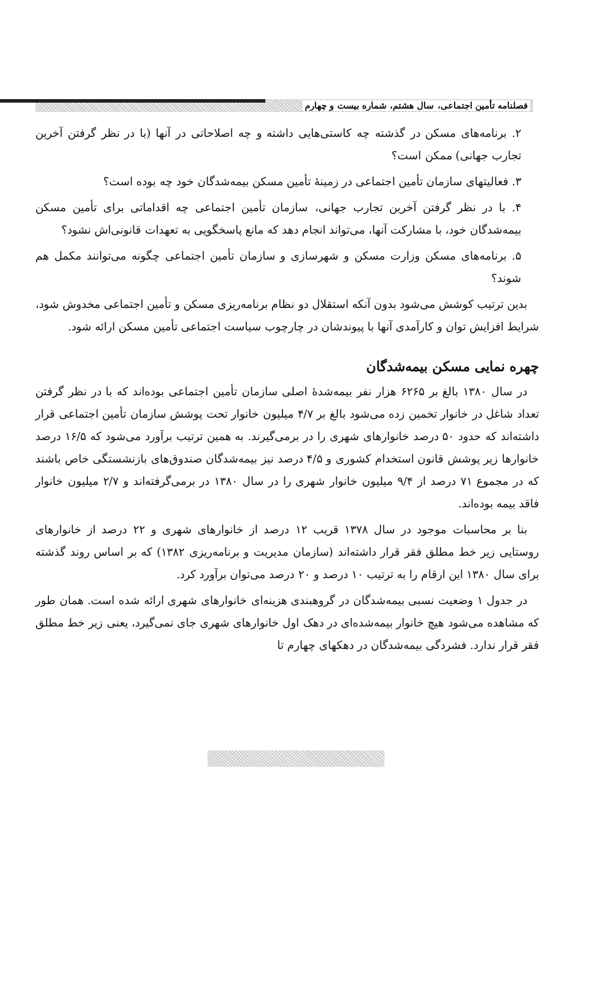فصلنامه تأمین اجتماعی، سال هشتم، شماره بیست و چهارم
۲. برنامه‌های مسکن در گذشته چه کاستی‌هایی داشته و چه اصلاحاتی در آنها (با در نظر گرفتن آخرین تجارب جهانی) ممکن است؟
۳. فعالیتهای سازمان تأمین اجتماعی در زمینهٔ تأمین مسکن بیمه‌شدگان خود چه بوده است؟
۴. با در نظر گرفتن آخرین تجارب جهانی، سازمان تأمین اجتماعی چه اقداماتی برای تأمین مسکن بیمه‌شدگان خود، با مشارکت آنها، می‌تواند انجام دهد که مانع پاسخگویی به تعهدات قانونی‌اش نشود؟
۵. برنامه‌های مسکن وزارت مسکن و شهرسازی و سازمان تأمین اجتماعی چگونه می‌توانند مکمل هم شوند؟
بدین ترتیب کوشش می‌شود بدون آنکه استقلال دو نظام برنامه‌ریزی مسکن و تأمین اجتماعی مخدوش شود، شرایط افزایش توان و کارآمدی آنها با پیوندشان در چارچوب سیاست اجتماعی تأمین مسکن ارائه شود.
چهره نمایی مسکن بیمه‌شدگان
در سال ۱۳۸۰ بالغ بر ۶۲۶۵ هزار نفر بیمه‌شدهٔ اصلی سازمان تأمین اجتماعی بوده‌اند که با در نظر گرفتن تعداد شاغل در خانوار تخمین زده می‌شود بالغ بر ۴/۷ میلیون خانوار تحت پوشش سازمان تأمین اجتماعی قرار داشته‌اند که حدود ۵۰ درصد خانوارهای شهری را در برمی‌گیرند. به همین ترتیب برآورد می‌شود که ۱۶/۵ درصد خانوارها زیر پوشش قانون استخدام کشوری و ۴/۵ درصد نیز بیمه‌شدگان صندوق‌های بازنشستگی خاص باشند که در مجموع ۷۱ درصد از ۹/۴ میلیون خانوار شهری را در سال ۱۳۸۰ در برمی‌گرفته‌اند و ۲/۷ میلیون خانوار فاقد بیمه بوده‌اند.
بنا بر محاسبات موجود در سال ۱۳۷۸ قریب ۱۲ درصد از خانوارهای شهری و ۲۲ درصد از خانوارهای روستایی زیر خط مطلق فقر قرار داشته‌اند (سازمان مدیریت و برنامه‌ریزی ۱۳۸۲) که بر اساس روند گذشته برای سال ۱۳۸۰ این ارقام را به ترتیب ۱۰ درصد و ۲۰ درصد می‌توان برآورد کرد.
در جدول ۱ وضعیت نسبی بیمه‌شدگان در گروهبندی هزینه‌ای خانوارهای شهری ارائه شده است. همان طور که مشاهده می‌شود هیچ خانوار بیمه‌شده‌ای در دهک اول خانوارهای شهری جای نمی‌گیرد، یعنی زیر خط مطلق فقر قرار ندارد. فشردگی بیمه‌شدگان در دهکهای چهارم تا